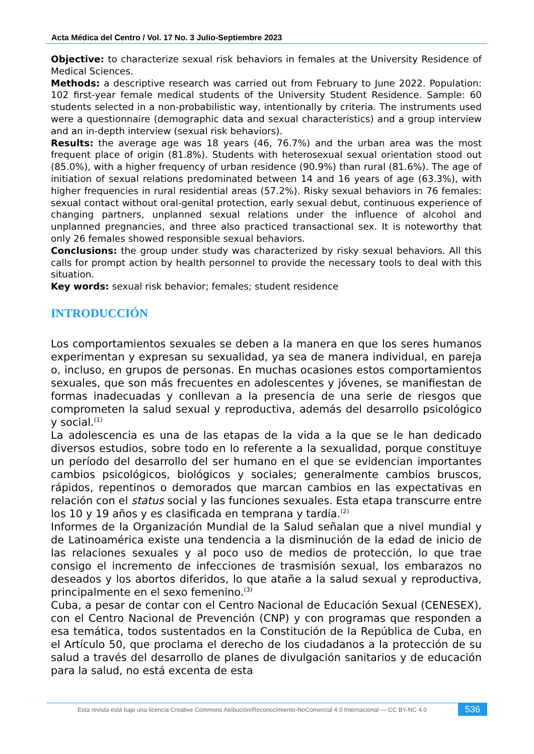Acta Médica del Centro / Vol. 17 No. 3 Julio-Septiembre 2023
Objective: to characterize sexual risk behaviors in females at the University Residence of Medical Sciences.
Methods: a descriptive research was carried out from February to June 2022. Population: 102 first-year female medical students of the University Student Residence. Sample: 60 students selected in a non-probabilistic way, intentionally by criteria. The instruments used were a questionnaire (demographic data and sexual characteristics) and a group interview and an in-depth interview (sexual risk behaviors).
Results: the average age was 18 years (46, 76.7%) and the urban area was the most frequent place of origin (81.8%). Students with heterosexual sexual orientation stood out (85.0%), with a higher frequency of urban residence (90.9%) than rural (81.6%). The age of initiation of sexual relations predominated between 14 and 16 years of age (63.3%), with higher frequencies in rural residential areas (57.2%). Risky sexual behaviors in 76 females: sexual contact without oral-genital protection, early sexual debut, continuous experience of changing partners, unplanned sexual relations under the influence of alcohol and unplanned pregnancies, and three also practiced transactional sex. It is noteworthy that only 26 females showed responsible sexual behaviors.
Conclusions: the group under study was characterized by risky sexual behaviors. All this calls for prompt action by health personnel to provide the necessary tools to deal with this situation.
Key words: sexual risk behavior; females; student residence
INTRODUCCIÓN
Los comportamientos sexuales se deben a la manera en que los seres humanos experimentan y expresan su sexualidad, ya sea de manera individual, en pareja o, incluso, en grupos de personas. En muchas ocasiones estos comportamientos sexuales, que son más frecuentes en adolescentes y jóvenes, se manifiestan de formas inadecuadas y conllevan a la presencia de una serie de riesgos que comprometen la salud sexual y reproductiva, además del desarrollo psicológico y social.<sup>(1)</sup>
La adolescencia es una de las etapas de la vida a la que se le han dedicado diversos estudios, sobre todo en lo referente a la sexualidad, porque constituye un período del desarrollo del ser humano en el que se evidencian importantes cambios psicológicos, biológicos y sociales; generalmente cambios bruscos, rápidos, repentinos o demorados que marcan cambios en las expectativas en relación con el status social y las funciones sexuales. Esta etapa transcurre entre los 10 y 19 años y es clasificada en temprana y tardía.<sup>(2)</sup>
Informes de la Organización Mundial de la Salud señalan que a nivel mundial y de Latinoamérica existe una tendencia a la disminución de la edad de inicio de las relaciones sexuales y al poco uso de medios de protección, lo que trae consigo el incremento de infecciones de trasmisión sexual, los embarazos no deseados y los abortos diferidos, lo que atañe a la salud sexual y reproductiva, principalmente en el sexo femenino.<sup>(3)</sup>
Cuba, a pesar de contar con el Centro Nacional de Educación Sexual (CENESEX), con el Centro Nacional de Prevención (CNP) y con programas que responden a esa temática, todos sustentados en la Constitución de la República de Cuba, en el Artículo 50, que proclama el derecho de los ciudadanos a la protección de su salud a través del desarrollo de planes de divulgación sanitarios y de educación para la salud, no está excenta de esta
Esta revista está bajo una licencia Creative Commons Atribución/Reconocimiento-NoComercial 4.0 Internacional — CC BY-NC 4.0
536